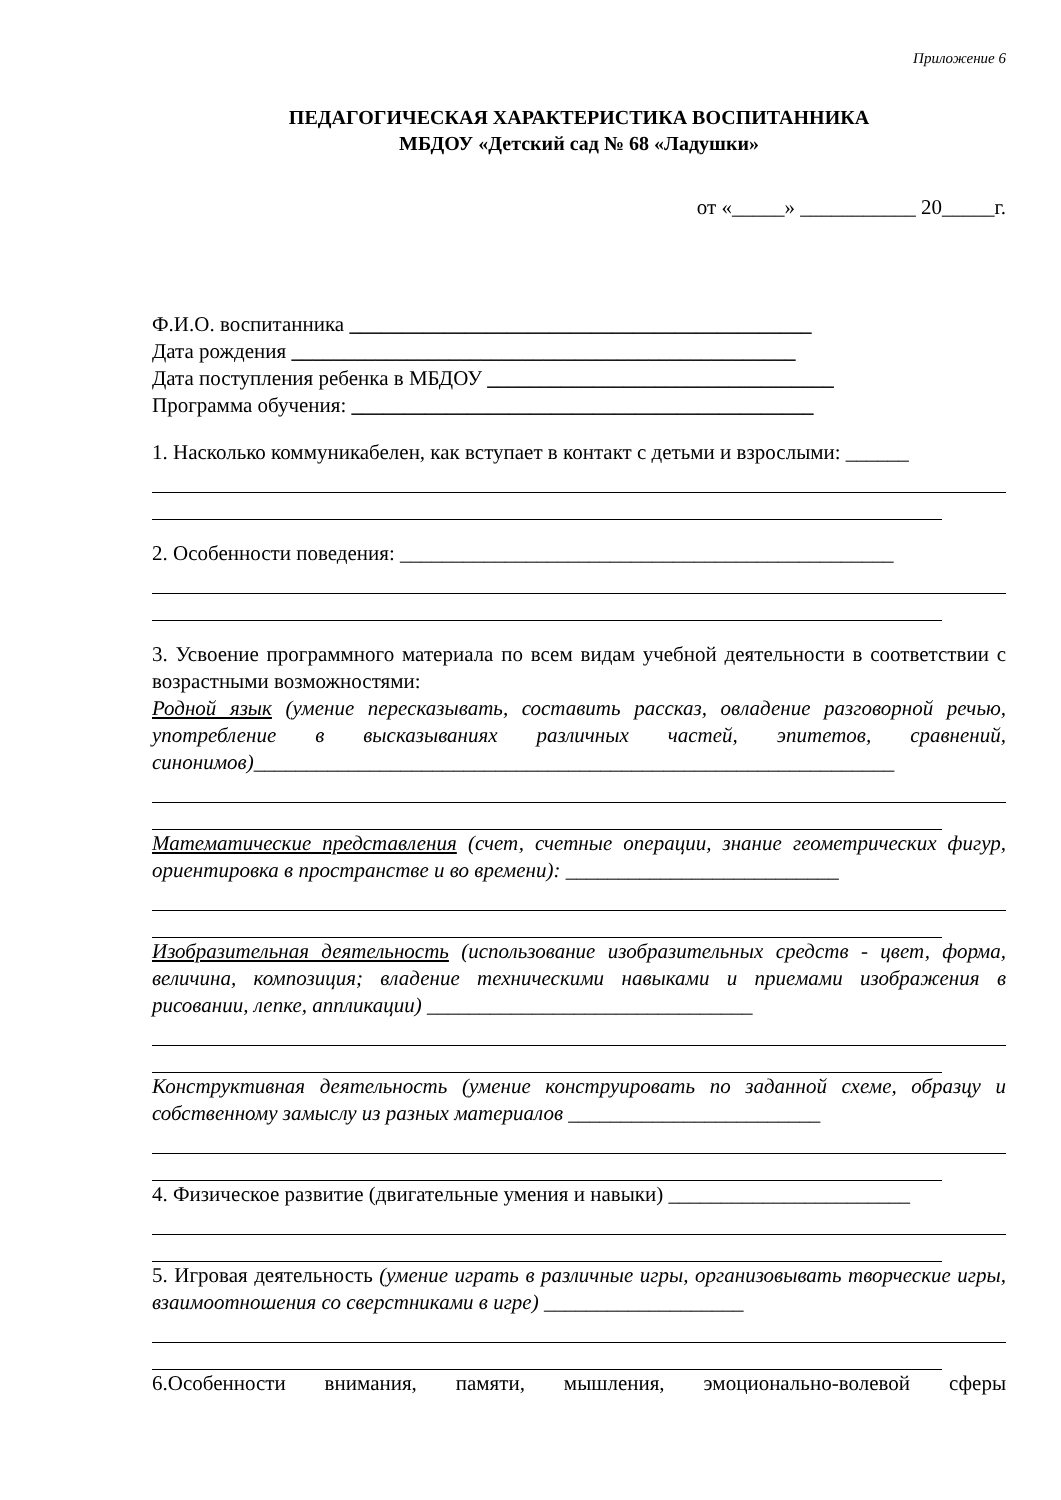Приложение 6
ПЕДАГОГИЧЕСКАЯ ХАРАКТЕРИСТИКА ВОСПИТАННИКА
МБДОУ «Детский сад № 68 «Ладушки»
от «_____» ___________ 20_____г.
Ф.И.О. воспитанника ____________________________________________
Дата рождения ________________________________________________
Дата поступления ребенка в МБДОУ _________________________________
Программа обучения: ____________________________________________
1. Насколько коммуникабелен, как вступает в контакт с детьми и взрослыми: ______
2. Особенности поведения: _______________________________________________
3. Усвоение программного материала по всем видам учебной деятельности в соответствии с возрастными возможностями:
Родной язык (умение пересказывать, составить рассказ, овладение разговорной речью, употребление в высказываниях различных частей, эпитетов, сравнений, синонимов)_____________________________________________________________
Математические представления (счет, счетные операции, знание геометрических фигур, ориентировка в пространстве и во времени): __________________________
Изобразительная деятельность (использование изобразительных средств - цвет, форма, величина, композиция; владение техническими навыками и приемами изображения в рисовании, лепке, аппликации) _______________________________
Конструктивная деятельность (умение конструировать по заданной схеме, образцу и собственному замыслу из разных материалов ________________________
4. Физическое развитие (двигательные умения и навыки) _______________________
5. Игровая деятельность (умение играть в различные игры, организовывать творческие игры, взаимоотношения со сверстниками в игре) ___________________
6.Особенности внимания, памяти, мышления, эмоционально-волевой сферы